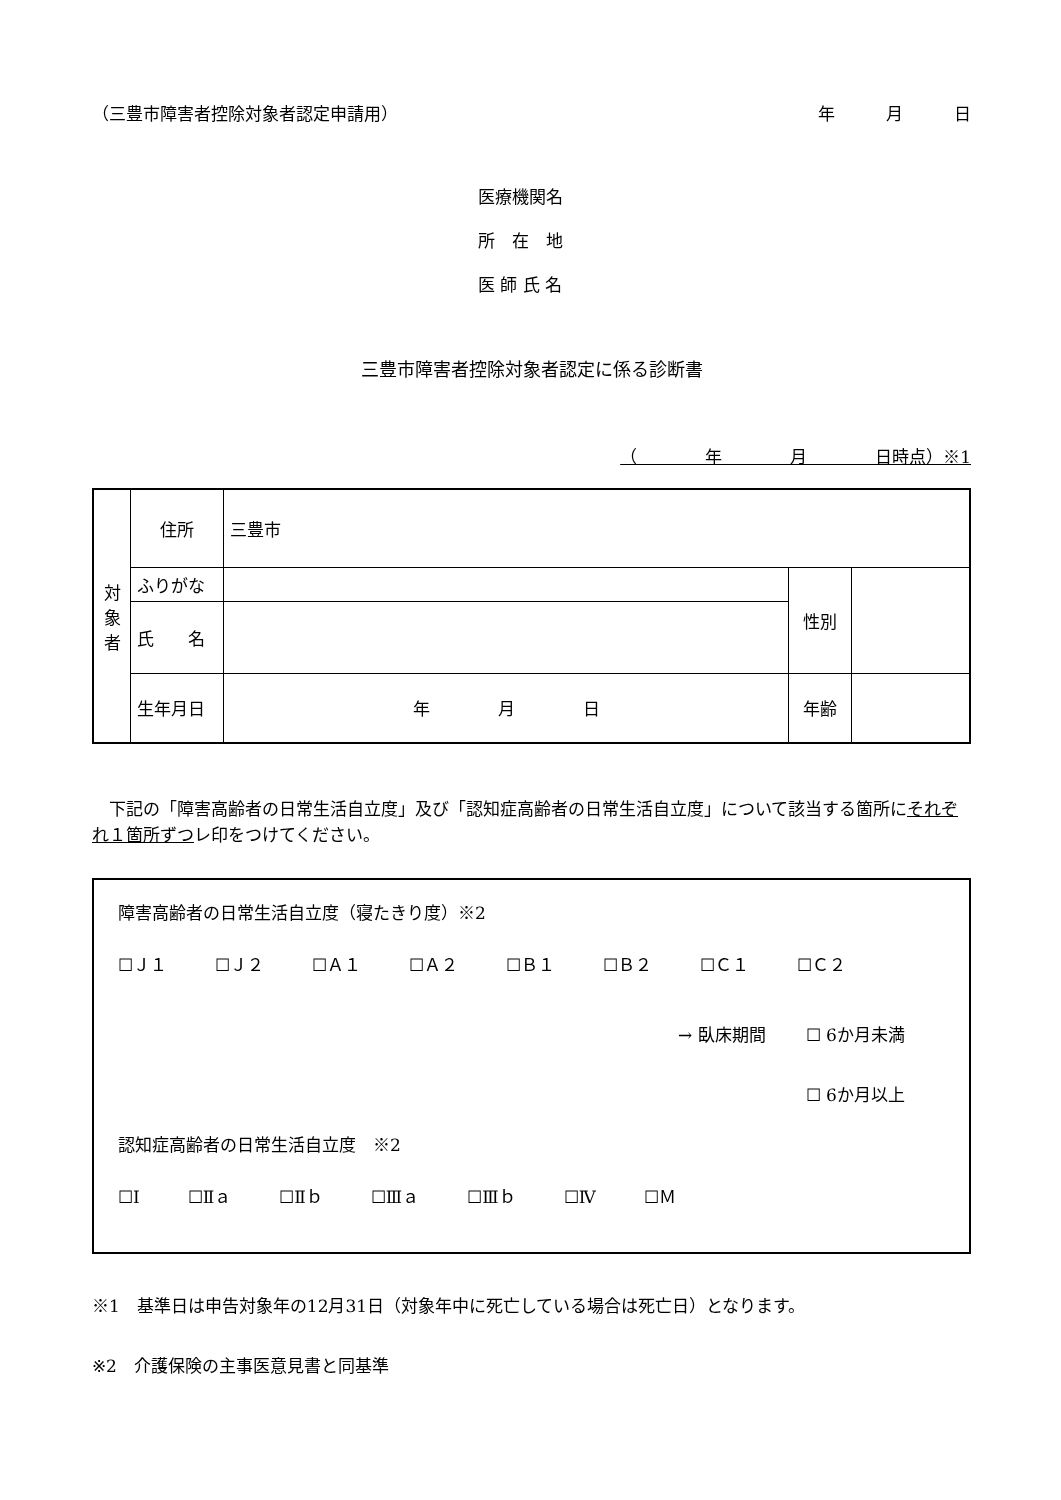（三豊市障害者控除対象者認定申請用） 年　　　月　　　日
医療機関名
所　在　地
医 師 氏 名
三豊市障害者控除対象者認定に係る診断書
（　　　　年　　　　月　　　　日時点）※1
| 対 象 者 | 住所 | 三豊市 | | |
| | ふりがな | | 性別 | |
| | 氏 名 | | | |
| | 生年月日 | 年 月 日 | 年齢 | |
下記の「障害高齢者の日常生活自立度」及び「認知症高齢者の日常生活自立度」について該当する箇所にそれぞれ１箇所ずつレ印をつけてください。
障害高齢者の日常生活自立度（寝たきり度）※2
☐Ｊ１ ☐Ｊ２ ☐Ａ１ ☐Ａ２ ☐Ｂ１ ☐Ｂ２ ☐Ｃ１ ☐Ｃ２
→ 臥床期間 ☐ 6か月未満
☐ 6か月以上
認知症高齢者の日常生活自立度　※2
☐Ⅰ ☐Ⅱａ ☐Ⅱｂ ☐Ⅲａ ☐Ⅲｂ ☐Ⅳ ☐Ｍ
※1　基準日は申告対象年の12月31日（対象年中に死亡している場合は死亡日）となります。
※2　介護保険の主事医意見書と同基準